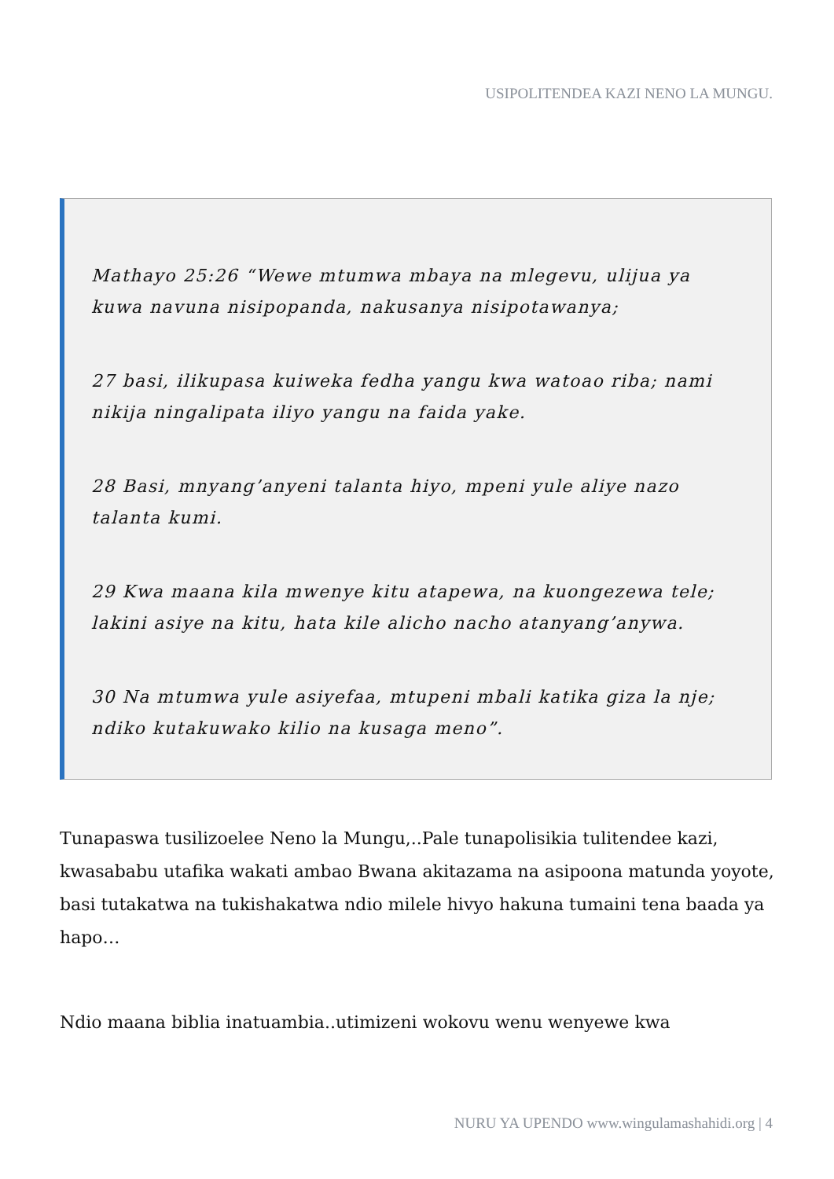USIPOLITENDEA KAZI NENO LA MUNGU.
Mathayo 25:26 “Wewe mtumwa mbaya na mlegevu, ulijua ya kuwa navuna nisipopanda, nakusanya nisipotawanya;
27 basi, ilikupasa kuiweka fedha yangu kwa watoao riba; nami nikija ningalipata iliyo yangu na faida yake.
28 Basi, mnyang’anyeni talanta hiyo, mpeni yule aliye nazo talanta kumi.
29 Kwa maana kila mwenye kitu atapewa, na kuongezewa tele; lakini asiye na kitu, hata kile alicho nacho atanyang’anywa.
30 Na mtumwa yule asiyefaa, mtupeni mbali katika giza la nje; ndiko kutakuwako kilio na kusaga meno”.
Tunapaswa tusilizoelee Neno la Mungu,..Pale tunapolisikia tulitendee kazi, kwasababu utafika wakati ambao Bwana akitazama na asipoona matunda yoyote, basi tutakatwa na tukishakatwa ndio milele hivyo hakuna tumaini tena baada ya hapo…
Ndio maana biblia inatuambia..utimizeni wokovu wenu wenyewe kwa
NURU YA UPENDO www.wingulamashahidi.org | 4